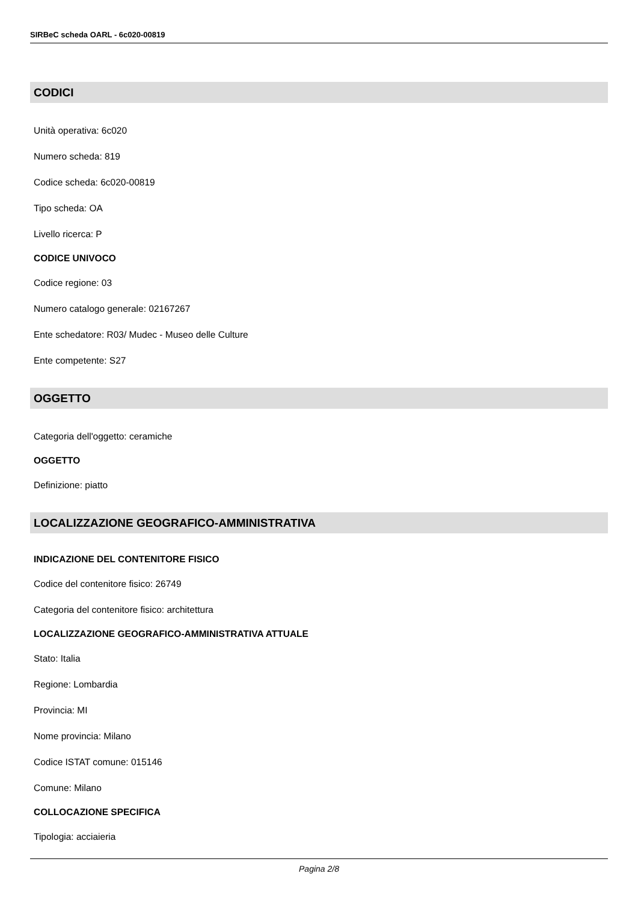SIRBeC scheda OARL - 6c020-00819
CODICI
Unità operativa: 6c020
Numero scheda: 819
Codice scheda: 6c020-00819
Tipo scheda: OA
Livello ricerca: P
CODICE UNIVOCO
Codice regione: 03
Numero catalogo generale: 02167267
Ente schedatore: R03/ Mudec - Museo delle Culture
Ente competente: S27
OGGETTO
Categoria dell'oggetto: ceramiche
OGGETTO
Definizione: piatto
LOCALIZZAZIONE GEOGRAFICO-AMMINISTRATIVA
INDICAZIONE DEL CONTENITORE FISICO
Codice del contenitore fisico: 26749
Categoria del contenitore fisico: architettura
LOCALIZZAZIONE GEOGRAFICO-AMMINISTRATIVA ATTUALE
Stato: Italia
Regione: Lombardia
Provincia: MI
Nome provincia: Milano
Codice ISTAT comune: 015146
Comune: Milano
COLLOCAZIONE SPECIFICA
Tipologia: acciaieria
Pagina 2/8